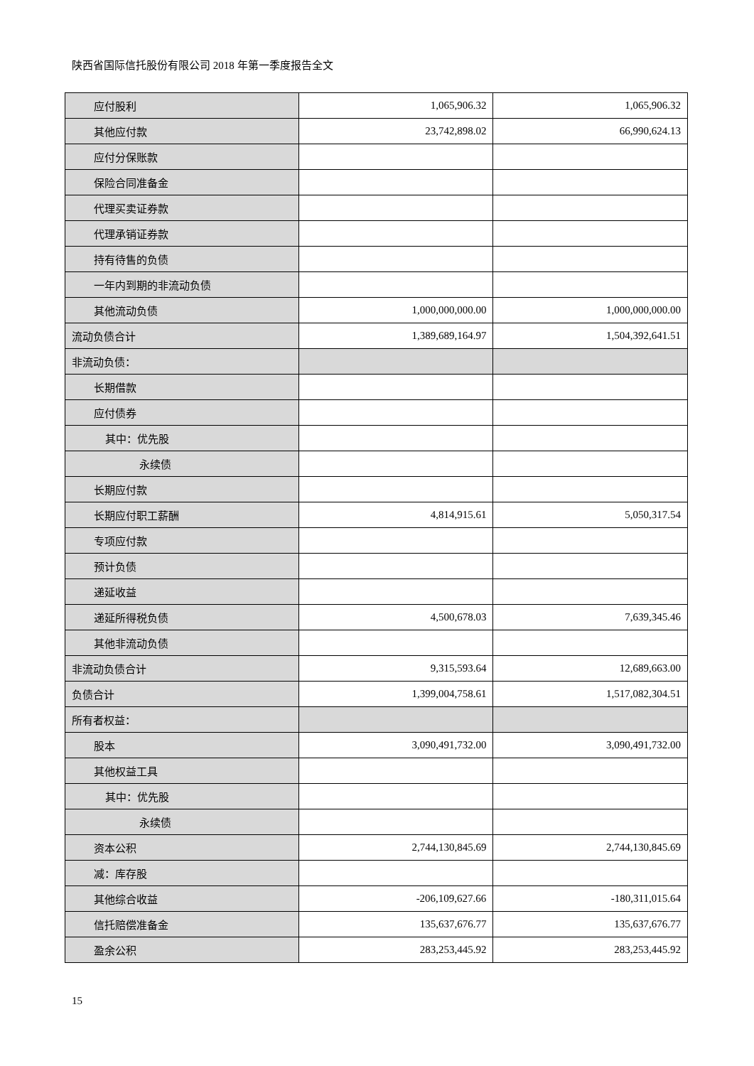陕西省国际信托股份有限公司 2018 年第一季度报告全文
| 应付股利 | 1,065,906.32 | 1,065,906.32 |
| 其他应付款 | 23,742,898.02 | 66,990,624.13 |
| 应付分保账款 | | |
| 保险合同准备金 | | |
| 代理买卖证券款 | | |
| 代理承销证券款 | | |
| 持有待售的负债 | | |
| 一年内到期的非流动负债 | | |
| 其他流动负债 | 1,000,000,000.00 | 1,000,000,000.00 |
| 流动负债合计 | 1,389,689,164.97 | 1,504,392,641.51 |
| 非流动负债： | | |
| 长期借款 | | |
| 应付债券 | | |
| 其中：优先股 | | |
| 永续债 | | |
| 长期应付款 | | |
| 长期应付职工薪酬 | 4,814,915.61 | 5,050,317.54 |
| 专项应付款 | | |
| 预计负债 | | |
| 递延收益 | | |
| 递延所得税负债 | 4,500,678.03 | 7,639,345.46 |
| 其他非流动负债 | | |
| 非流动负债合计 | 9,315,593.64 | 12,689,663.00 |
| 负债合计 | 1,399,004,758.61 | 1,517,082,304.51 |
| 所有者权益： | | |
| 股本 | 3,090,491,732.00 | 3,090,491,732.00 |
| 其他权益工具 | | |
| 其中：优先股 | | |
| 永续债 | | |
| 资本公积 | 2,744,130,845.69 | 2,744,130,845.69 |
| 减：库存股 | | |
| 其他综合收益 | -206,109,627.66 | -180,311,015.64 |
| 信托赔偿准备金 | 135,637,676.77 | 135,637,676.77 |
| 盈余公积 | 283,253,445.92 | 283,253,445.92 |
15